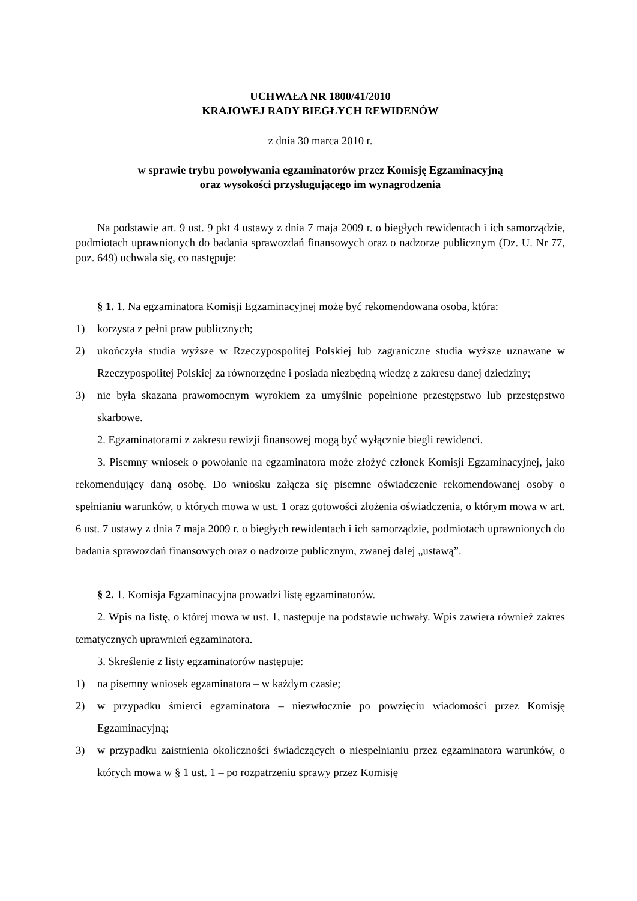UCHWAŁA NR 1800/41/2010
KRAJOWEJ RADY BIEGŁYCH REWIDENÓW
z dnia 30 marca 2010 r.
w sprawie trybu powoływania egzaminatorów przez Komisję Egzaminacyjną
oraz wysokości przysługującego im wynagrodzenia
Na podstawie art. 9 ust. 9 pkt 4 ustawy z dnia 7 maja 2009 r. o biegłych rewidentach i ich samorządzie, podmiotach uprawnionych do badania sprawozdań finansowych oraz o nadzorze publicznym (Dz. U. Nr 77, poz. 649) uchwala się, co następuje:
§ 1. 1. Na egzaminatora Komisji Egzaminacyjnej może być rekomendowana osoba, która:
1) korzysta z pełni praw publicznych;
2) ukończyła studia wyższe w Rzeczypospolitej Polskiej lub zagraniczne studia wyższe uznawane w Rzeczypospolitej Polskiej za równorzędne i posiada niezbędną wiedzę z zakresu danej dziedziny;
3) nie była skazana prawomocnym wyrokiem za umyślnie popełnione przestępstwo lub przestępstwo skarbowe.
2. Egzaminatorami z zakresu rewizji finansowej mogą być wyłącznie biegli rewidenci.
3. Pisemny wniosek o powołanie na egzaminatora może złożyć członek Komisji Egzaminacyjnej, jako rekomendujący daną osobę. Do wniosku załącza się pisemne oświadczenie rekomendowanej osoby o spełnianiu warunków, o których mowa w ust. 1 oraz gotowości złożenia oświadczenia, o którym mowa w art. 6 ust. 7 ustawy z dnia 7 maja 2009 r. o biegłych rewidentach i ich samorządzie, podmiotach uprawnionych do badania sprawozdań finansowych oraz o nadzorze publicznym, zwanej dalej „ustawą”.
§ 2. 1. Komisja Egzaminacyjna prowadzi listę egzaminatorów.
2. Wpis na listę, o której mowa w ust. 1, następuje na podstawie uchwały. Wpis zawiera również zakres tematycznych uprawnień egzaminatora.
3. Skreślenie z listy egzaminatorów następuje:
1) na pisemny wniosek egzaminatora – w każdym czasie;
2) w przypadku śmierci egzaminatora – niezwłocznie po powzięciu wiadomości przez Komisję Egzaminacyjną;
3) w przypadku zaistnienia okoliczności świadczących o niespełnianiu przez egzaminatora warunków, o których mowa w § 1 ust. 1 – po rozpatrzeniu sprawy przez Komisję